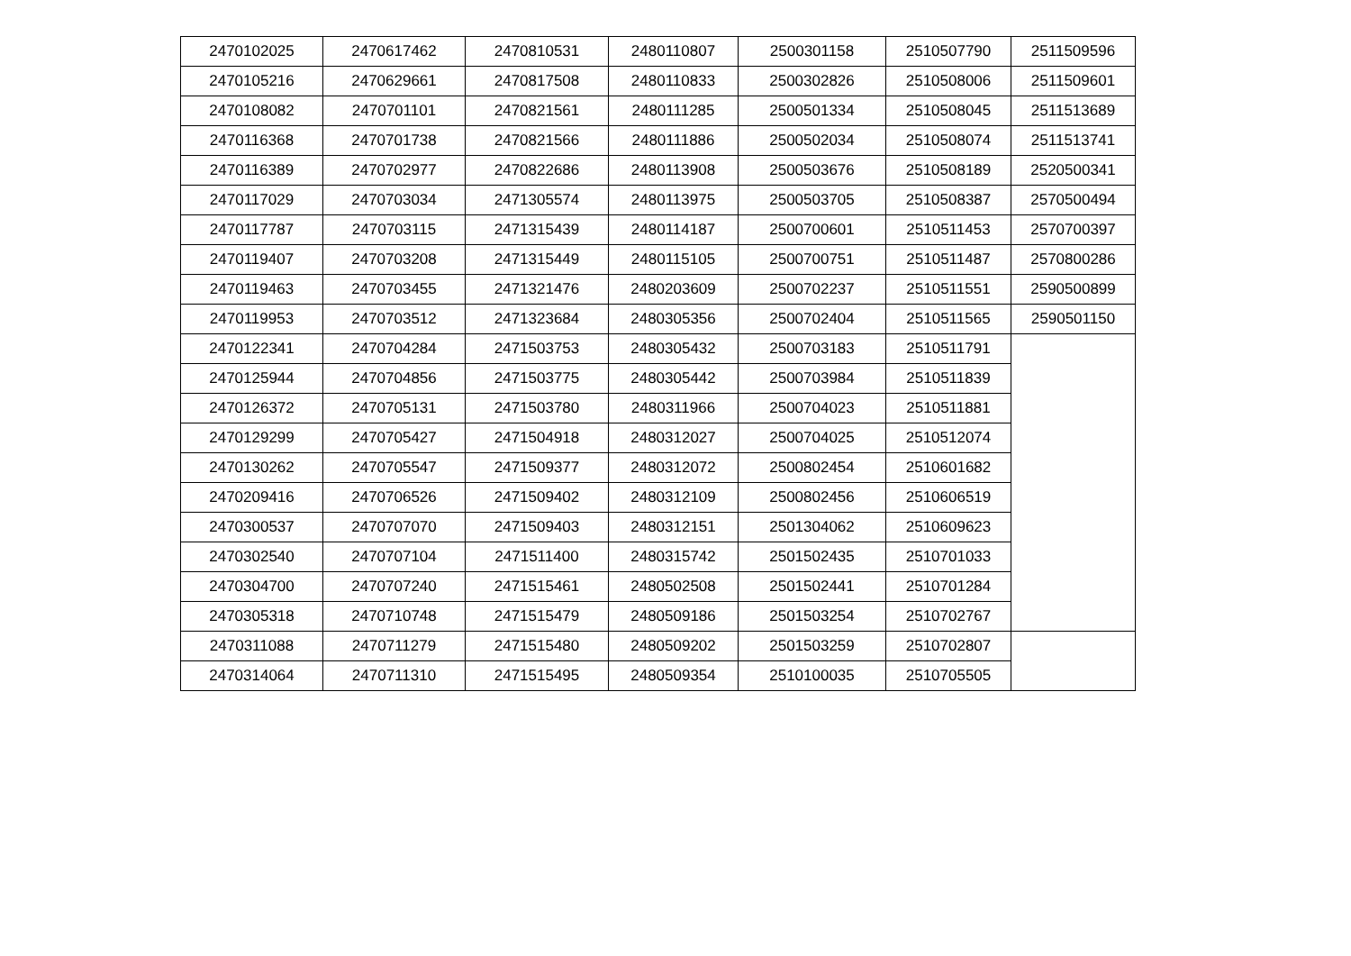| 2470102025 | 2470617462 | 2470810531 | 2480110807 | 2500301158 | 2510507790 | 2511509596 |
| 2470105216 | 2470629661 | 2470817508 | 2480110833 | 2500302826 | 2510508006 | 2511509601 |
| 2470108082 | 2470701101 | 2470821561 | 2480111285 | 2500501334 | 2510508045 | 2511513689 |
| 2470116368 | 2470701738 | 2470821566 | 2480111886 | 2500502034 | 2510508074 | 2511513741 |
| 2470116389 | 2470702977 | 2470822686 | 2480113908 | 2500503676 | 2510508189 | 2520500341 |
| 2470117029 | 2470703034 | 2471305574 | 2480113975 | 2500503705 | 2510508387 | 2570500494 |
| 2470117787 | 2470703115 | 2471315439 | 2480114187 | 2500700601 | 2510511453 | 2570700397 |
| 2470119407 | 2470703208 | 2471315449 | 2480115105 | 2500700751 | 2510511487 | 2570800286 |
| 2470119463 | 2470703455 | 2471321476 | 2480203609 | 2500702237 | 2510511551 | 2590500899 |
| 2470119953 | 2470703512 | 2471323684 | 2480305356 | 2500702404 | 2510511565 | 2590501150 |
| 2470122341 | 2470704284 | 2471503753 | 2480305432 | 2500703183 | 2510511791 | |
| 2470125944 | 2470704856 | 2471503775 | 2480305442 | 2500703984 | 2510511839 | |
| 2470126372 | 2470705131 | 2471503780 | 2480311966 | 2500704023 | 2510511881 | |
| 2470129299 | 2470705427 | 2471504918 | 2480312027 | 2500704025 | 2510512074 | |
| 2470130262 | 2470705547 | 2471509377 | 2480312072 | 2500802454 | 2510601682 | |
| 2470209416 | 2470706526 | 2471509402 | 2480312109 | 2500802456 | 2510606519 | |
| 2470300537 | 2470707070 | 2471509403 | 2480312151 | 2501304062 | 2510609623 | |
| 2470302540 | 2470707104 | 2471511400 | 2480315742 | 2501502435 | 2510701033 | |
| 2470304700 | 2470707240 | 2471515461 | 2480502508 | 2501502441 | 2510701284 | |
| 2470305318 | 2470710748 | 2471515479 | 2480509186 | 2501503254 | 2510702767 | |
| 2470311088 | 2470711279 | 2471515480 | 2480509202 | 2501503259 | 2510702807 | |
| 2470314064 | 2470711310 | 2471515495 | 2480509354 | 2510100035 | 2510705505 | |